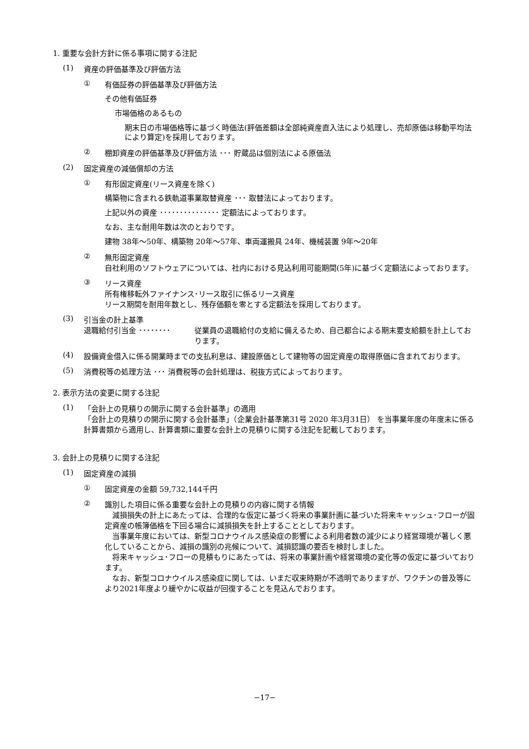1. 重要な会計方針に係る事項に関する注記
(1) 資産の評価基準及び評価方法
① 有価証券の評価基準及び評価方法
その他有価証券
市場価格のあるもの
期末日の市場価格等に基づく時価法(評価差額は全部純資産直入法により処理し、売却原価は移動平均法により算定)を採用しております。
② 棚卸資産の評価基準及び評価方法 ･･･ 貯蔵品は個別法による原価法
(2) 固定資産の減価償却の方法
① 有形固定資産(リース資産を除く)
構築物に含まれる鉄軌道事業取替資産 ･･･ 取替法によっております。
上記以外の資産 ･･･････････････ 定額法によっております。
なお、主な耐用年数は次のとおりです。
建物 38年～50年、構築物 20年～57年、車両運搬具 24年、機械装置 9年～20年
② 無形固定資産
自社利用のソフトウェアについては、社内における見込利用可能期間(5年)に基づく定額法によっております。
③ リース資産
所有権移転外ファイナンス･リース取引に係るリース資産
リース期間を耐用年数とし、残存価額を零とする定額法を採用しております。
(3) 引当金の計上基準
退職給付引当金 ････････ 従業員の退職給付の支給に備えるため、自己都合による期末要支給額を計上しております。
(4) 設備資金借入に係る開業時までの支払利息は、建設原価として建物等の固定資産の取得原価に含まれております。
(5) 消費税等の処理方法 ･･･ 消費税等の会計処理は、税抜方式によっております。
2. 表示方法の変更に関する注記
(1) 「会計上の見積りの開示に関する会計基準」の適用
「会計上の見積りの開示に関する会計基準」（企業会計基準第31号 2020 年3月31日） を当事業年度の年度末に係る計算書類から適用し、計算書類に重要な会計上の見積りに関する注記を記載しております。
3. 会計上の見積りに関する注記
(1) 固定資産の減損
① 固定資産の金額 59,732,144千円
② 識別した項目に係る重要な会計上の見積りの内容に関する情報
　減損損失の計上にあたっては、合理的な仮定に基づく将来の事業計画に基づいた将来キャッシュ･フローが固定資産の帳簿価格を下回る場合に減損損失を計上することとしております。
　当事業年度においては、新型コロナウイルス感染症の影響による利用者数の減少により経営環境が著しく悪化していることから、減損の識別の兆候について、減損認識の要否を検討しました。
　将来キャッシュ･フローの見積もりにあたっては、将来の事業計画や経営環境の変化等の仮定に基づいております。
　なお、新型コロナウイルス感染症に関しては、いまだ収束時期が不透明でありますが、ワクチンの普及等により2021年度より緩やかに収益が回復することを見込んでおります。
−17−